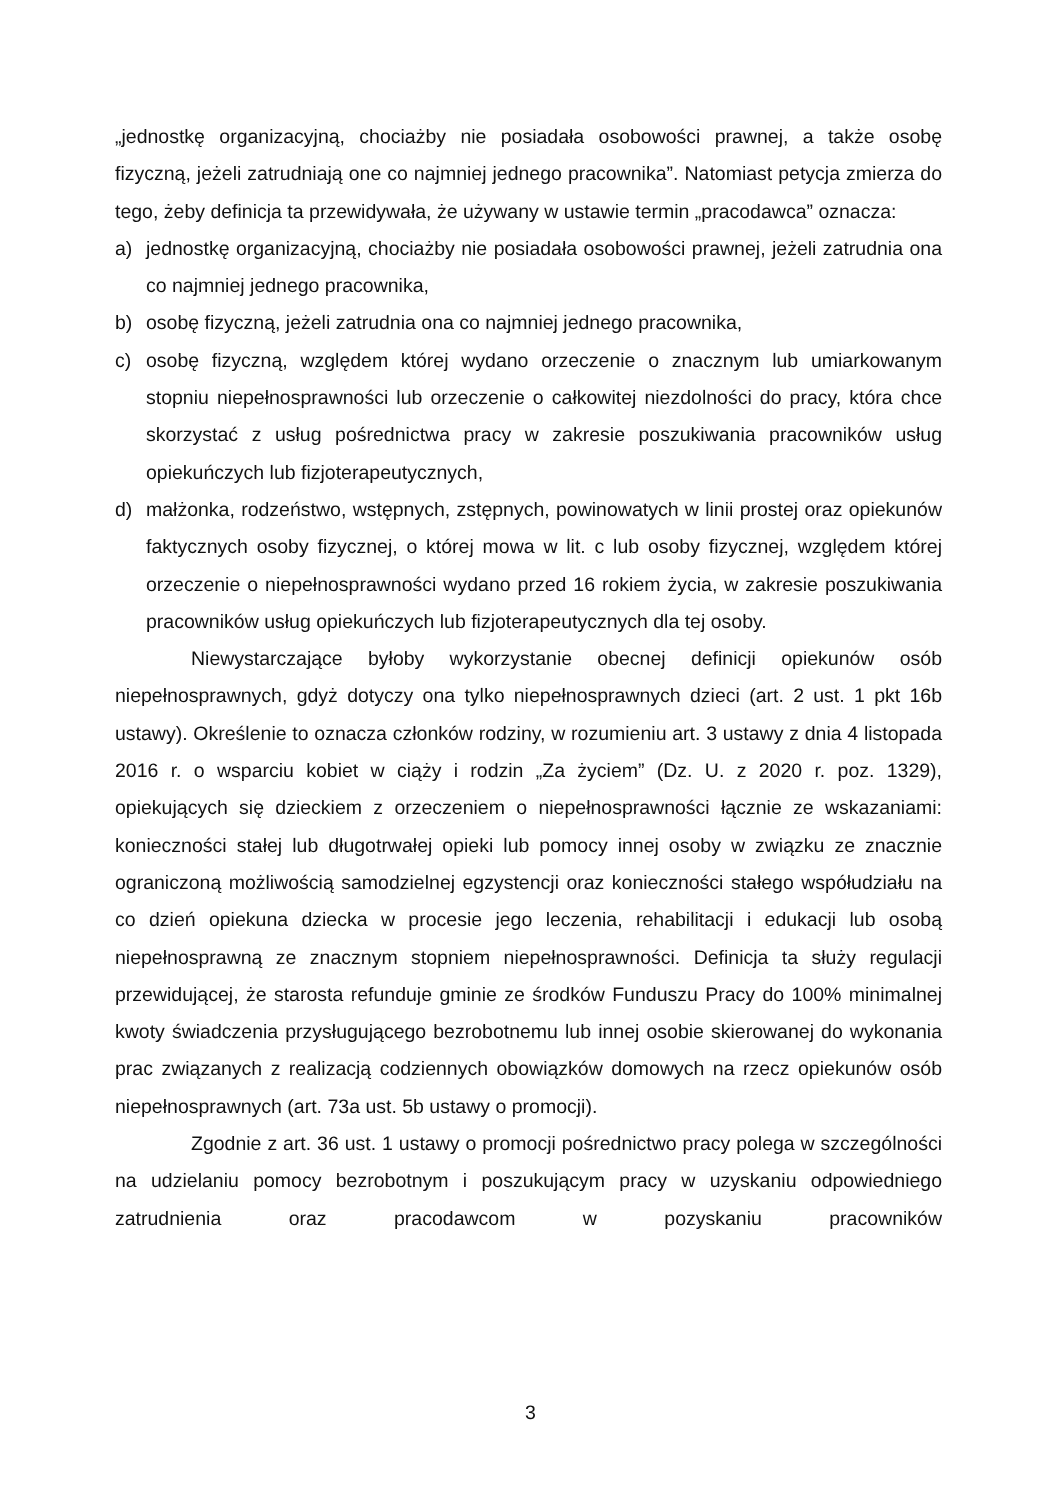„jednostkę organizacyjną, chociażby nie posiadała osobowości prawnej, a także osobę fizyczną, jeżeli zatrudniają one co najmniej jednego pracownika”. Natomiast petycja zmierza do tego, żeby definicja ta przewidywała, że używany w ustawie termin „pracodawca” oznacza:
a) jednostkę organizacyjną, chociażby nie posiadała osobowości prawnej, jeżeli zatrudnia ona co najmniej jednego pracownika,
b) osobę fizyczną, jeżeli zatrudnia ona co najmniej jednego pracownika,
c) osobę fizyczną, względem której wydano orzeczenie o znacznym lub umiarkowanym stopniu niepełnosprawności lub orzeczenie o całkowitej niezdolności do pracy, która chce skorzystać z usług pośrednictwa pracy w zakresie poszukiwania pracowników usług opiekuńczych lub fizjoterapeutycznych,
d) małżonka, rodzeństwo, wstępnych, zstępnych, powinowatych w linii prostej oraz opiekunów faktycznych osoby fizycznej, o której mowa w lit. c lub osoby fizycznej, względem której orzeczenie o niepełnosprawności wydano przed 16 rokiem życia, w zakresie poszukiwania pracowników usług opiekuńczych lub fizjoterapeutycznych dla tej osoby.
Niewystarczające byłoby wykorzystanie obecnej definicji opiekunów osób niepełnosprawnych, gdyż dotyczy ona tylko niepełnosprawnych dzieci (art. 2 ust. 1 pkt 16b ustawy). Określenie to oznacza członków rodziny, w rozumieniu art. 3 ustawy z dnia 4 listopada 2016 r. o wsparciu kobiet w ciąży i rodzin „Za życiem” (Dz. U. z 2020 r. poz. 1329), opiekujących się dzieckiem z orzeczeniem o niepełnosprawności łącznie ze wskazaniami: konieczności stałej lub długotrwałej opieki lub pomocy innej osoby w związku ze znacznie ograniczoną możliwością samodzielnej egzystencji oraz konieczności stałego współudziału na co dzień opiekuna dziecka w procesie jego leczenia, rehabilitacji i edukacji lub osobą niepełnosprawną ze znacznym stopniem niepełnosprawności. Definicja ta służy regulacji przewidującej, że starosta refunduje gminie ze środków Funduszu Pracy do 100% minimalnej kwoty świadczenia przysługującego bezrobotnemu lub innej osobie skierowanej do wykonania prac związanych z realizacją codziennych obowiązków domowych na rzecz opiekunów osób niepełnosprawnych (art. 73a ust. 5b ustawy o promocji).
Zgodnie z art. 36 ust. 1 ustawy o promocji pośrednictwo pracy polega w szczególności na udzielaniu pomocy bezrobotnym i poszukującym pracy w uzyskaniu odpowiedniego zatrudnienia oraz pracodawcom w pozyskaniu pracowników
3